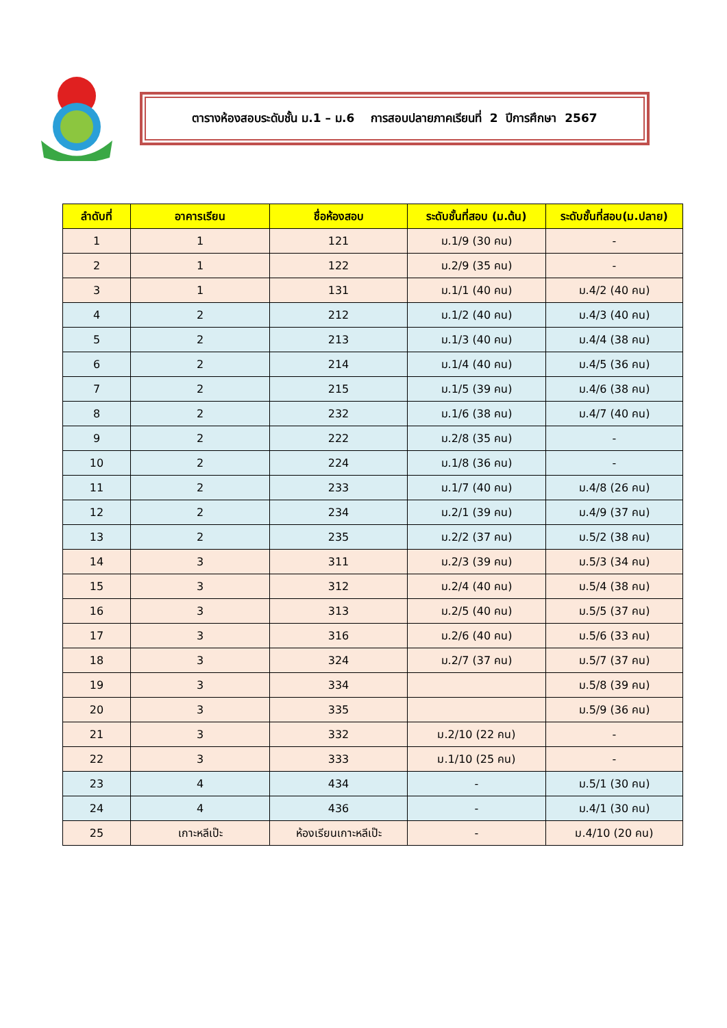ตารางห้องสอบระดับชั้น ม.1 – ม.6 การสอบปลายภาคเรียนที่ 2 ปีการศึกษา 2567
| ลำดับที่ | อาคารเรียน | ชื่อห้องสอบ | ระดับชั้นที่สอบ (ม.ต้น) | ระดับชั้นที่สอบ(ม.ปลาย) |
| --- | --- | --- | --- | --- |
| 1 | 1 | 121 | ม.1/9 (30 คน) | - |
| 2 | 1 | 122 | ม.2/9 (35 คน) | - |
| 3 | 1 | 131 | ม.1/1 (40 คน) | ม.4/2 (40 คน) |
| 4 | 2 | 212 | ม.1/2 (40 คน) | ม.4/3 (40 คน) |
| 5 | 2 | 213 | ม.1/3 (40 คน) | ม.4/4 (38 คน) |
| 6 | 2 | 214 | ม.1/4 (40 คน) | ม.4/5 (36 คน) |
| 7 | 2 | 215 | ม.1/5 (39 คน) | ม.4/6 (38 คน) |
| 8 | 2 | 232 | ม.1/6 (38 คน) | ม.4/7 (40 คน) |
| 9 | 2 | 222 | ม.2/8 (35 คน) | - |
| 10 | 2 | 224 | ม.1/8 (36 คน) | - |
| 11 | 2 | 233 | ม.1/7 (40 คน) | ม.4/8 (26 คน) |
| 12 | 2 | 234 | ม.2/1 (39 คน) | ม.4/9 (37 คน) |
| 13 | 2 | 235 | ม.2/2 (37 คน) | ม.5/2 (38 คน) |
| 14 | 3 | 311 | ม.2/3 (39 คน) | ม.5/3 (34 คน) |
| 15 | 3 | 312 | ม.2/4 (40 คน) | ม.5/4 (38 คน) |
| 16 | 3 | 313 | ม.2/5 (40 คน) | ม.5/5 (37 คน) |
| 17 | 3 | 316 | ม.2/6 (40 คน) | ม.5/6 (33 คน) |
| 18 | 3 | 324 | ม.2/7 (37 คน) | ม.5/7 (37 คน) |
| 19 | 3 | 334 | | ม.5/8 (39 คน) |
| 20 | 3 | 335 | | ม.5/9 (36 คน) |
| 21 | 3 | 332 | ม.2/10 (22 คน) | - |
| 22 | 3 | 333 | ม.1/10 (25 คน) | - |
| 23 | 4 | 434 | - | ม.5/1 (30 คน) |
| 24 | 4 | 436 | - | ม.4/1 (30 คน) |
| 25 | เกาะหลีเป๊ะ | ห้องเรียนเกาะหลีเป๊ะ | - | ม.4/10 (20 คน) |